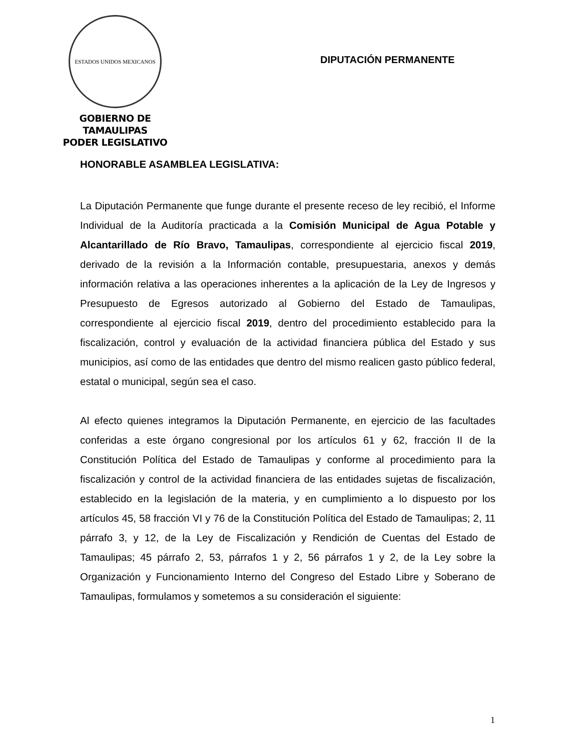ESTADOS UNIDOS MEXICANOS
GOBIERNO DE TAMAULIPAS
PODER LEGISLATIVO
DIPUTACIÓN PERMANENTE
HONORABLE ASAMBLEA LEGISLATIVA:
La Diputación Permanente que funge durante el presente receso de ley recibió, el Informe Individual de la Auditoría practicada a la Comisión Municipal de Agua Potable y Alcantarillado de Río Bravo, Tamaulipas, correspondiente al ejercicio fiscal 2019, derivado de la revisión a la Información contable, presupuestaria, anexos y demás información relativa a las operaciones inherentes a la aplicación de la Ley de Ingresos y Presupuesto de Egresos autorizado al Gobierno del Estado de Tamaulipas, correspondiente al ejercicio fiscal 2019, dentro del procedimiento establecido para la fiscalización, control y evaluación de la actividad financiera pública del Estado y sus municipios, así como de las entidades que dentro del mismo realicen gasto público federal, estatal o municipal, según sea el caso.
Al efecto quienes integramos la Diputación Permanente, en ejercicio de las facultades conferidas a este órgano congresional por los artículos 61 y 62, fracción II de la Constitución Política del Estado de Tamaulipas y conforme al procedimiento para la fiscalización y control de la actividad financiera de las entidades sujetas de fiscalización, establecido en la legislación de la materia, y en cumplimiento a lo dispuesto por los artículos 45, 58 fracción VI y 76 de la Constitución Política del Estado de Tamaulipas; 2, 11 párrafo 3, y 12, de la Ley de Fiscalización y Rendición de Cuentas del Estado de Tamaulipas; 45 párrafo 2, 53, párrafos 1 y 2, 56 párrafos 1 y 2, de la Ley sobre la Organización y Funcionamiento Interno del Congreso del Estado Libre y Soberano de Tamaulipas, formulamos y sometemos a su consideración el siguiente:
1